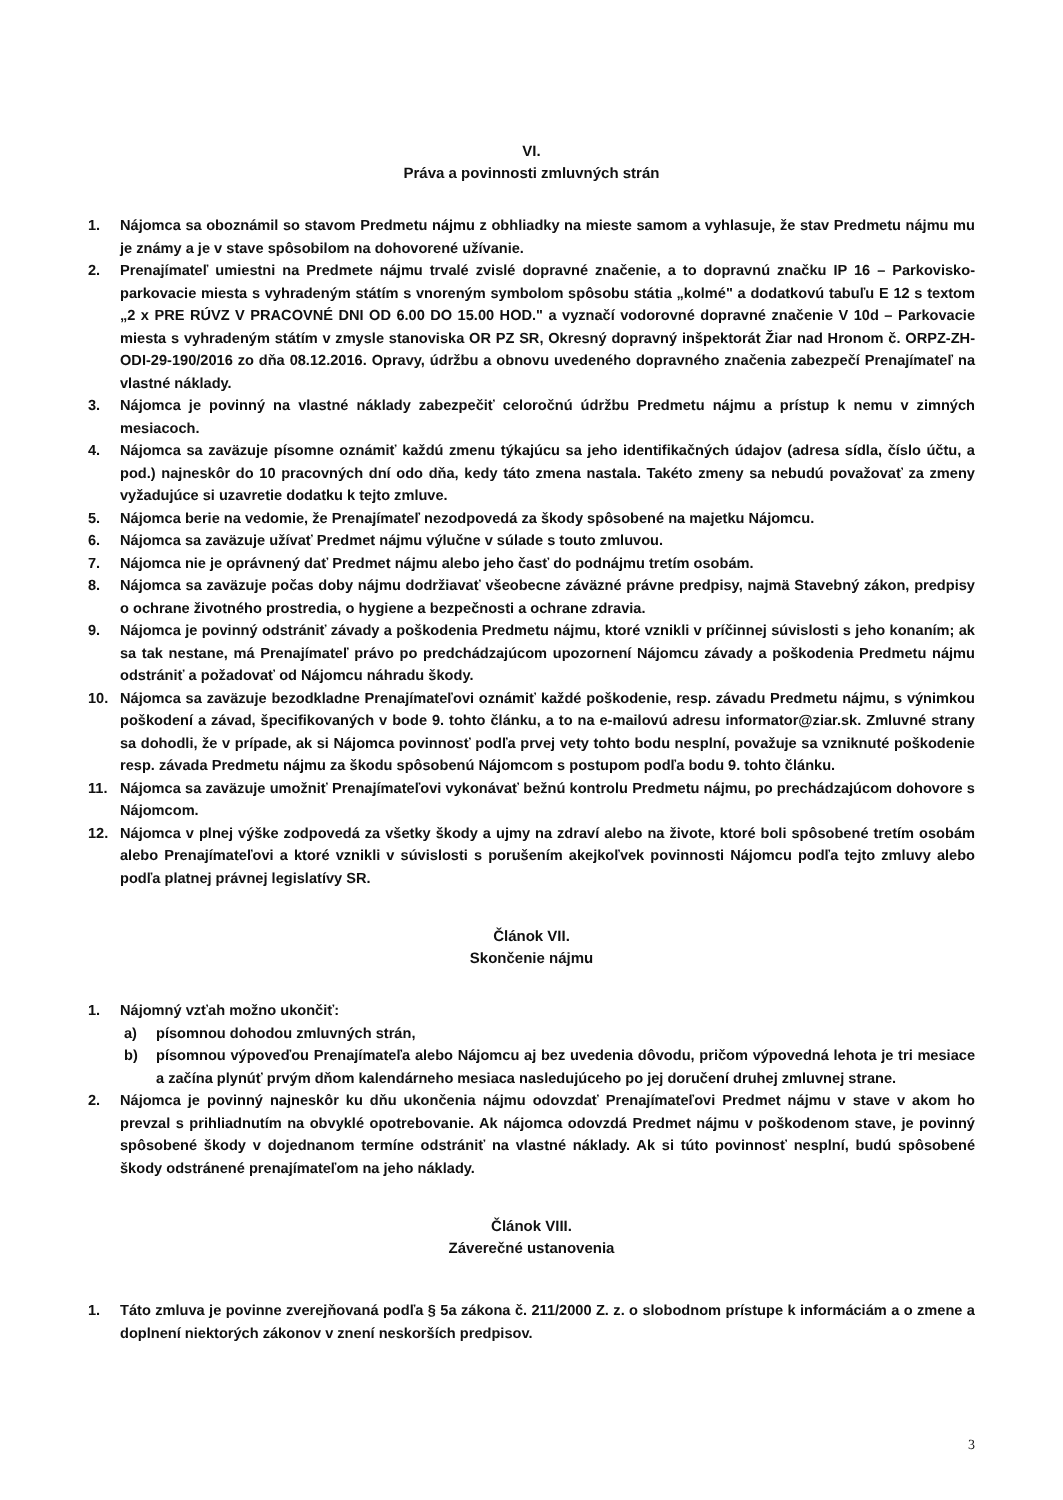VI.
Práva a povinnosti zmluvných strán
1. Nájomca sa oboznámil so stavom Predmetu nájmu z obhliadky na mieste samom a vyhlasuje, že stav Predmetu nájmu mu je známy a je v stave spôsobilom na dohovorené užívanie.
2. Prenajímateľ umiestni na Predmete nájmu trvalé zvislé dopravné značenie, a to dopravnú značku IP 16 – Parkovisko-parkovacie miesta s vyhradeným státím s vnoreným symbolom spôsobu státia „kolmé" a dodatkovú tabuľu E 12 s textom „2 x PRE RÚVZ V PRACOVNÉ DNI OD 6.00 DO 15.00 HOD." a vyznačí vodorovné dopravné značenie V 10d – Parkovacie miesta s vyhradeným státím v zmysle stanoviska OR PZ SR, Okresný dopravný inšpektorát Žiar nad Hronom č. ORPZ-ZH-ODI-29-190/2016 zo dňa 08.12.2016. Opravy, údržbu a obnovu uvedeného dopravného značenia zabezpečí Prenajímateľ na vlastné náklady.
3. Nájomca je povinný na vlastné náklady zabezpečiť celoročnú údržbu Predmetu nájmu a prístup k nemu v zimných mesiacoch.
4. Nájomca sa zaväzuje písomne oznámiť každú zmenu týkajúcu sa jeho identifikačných údajov (adresa sídla, číslo účtu, a pod.) najneskôr do 10 pracovných dní odo dňa, kedy táto zmena nastala. Takéto zmeny sa nebudú považovať za zmeny vyžadujúce si uzavretie dodatku k tejto zmluve.
5. Nájomca berie na vedomie, že Prenajímateľ nezodpovedá za škody spôsobené na majetku Nájomcu.
6. Nájomca sa zaväzuje užívať Predmet nájmu výlučne v súlade s touto zmluvou.
7. Nájomca nie je oprávnený dať Predmet nájmu alebo jeho časť do podnájmu tretím osobám.
8. Nájomca sa zaväzuje počas doby nájmu dodržiavať všeobecne záväzné právne predpisy, najmä Stavebný zákon, predpisy o ochrane životného prostredia, o hygiene a bezpečnosti a ochrane zdravia.
9. Nájomca je povinný odstrániť závady a poškodenia Predmetu nájmu, ktoré vznikli v príčinnej súvislosti s jeho konaním; ak sa tak nestane, má Prenajímateľ právo po predchádzajúcom upozornení Nájomcu závady a poškodenia Predmetu nájmu odstrániť a požadovať od Nájomcu náhradu škody.
10. Nájomca sa zaväzuje bezodkladne Prenajímateľovi oznámiť každé poškodenie, resp. závadu Predmetu nájmu, s výnimkou poškodení a závad, špecifikovaných v bode 9. tohto článku, a to na e-mailovú adresu informator@ziar.sk. Zmluvné strany sa dohodli, že v prípade, ak si Nájomca povinnosť podľa prvej vety tohto bodu nesplní, považuje sa vzniknuté poškodenie resp. závada Predmetu nájmu za škodu spôsobenú Nájomcom s postupom podľa bodu 9. tohto článku.
11. Nájomca sa zaväzuje umožniť Prenajímateľovi vykonávať bežnú kontrolu Predmetu nájmu, po prechádzajúcom dohovore s Nájomcom.
12. Nájomca v plnej výške zodpovedá za všetky škody a ujmy na zdraví alebo na živote, ktoré boli spôsobené tretím osobám alebo Prenajímateľovi a ktoré vznikli v súvislosti s porušením akejkoľvek povinnosti Nájomcu podľa tejto zmluvy alebo podľa platnej právnej legislatívy SR.
Článok VII.
Skončenie nájmu
1. Nájomný vzťah možno ukončiť:
a) písomnou dohodou zmluvných strán,
b) písomnou výpoveďou Prenajímateľa alebo Nájomcu aj bez uvedenia dôvodu, pričom výpovedná lehota je tri mesiace a začína plynúť prvým dňom kalendárneho mesiaca nasledujúceho po jej doručení druhej zmluvnej strane.
2. Nájomca je povinný najneskôr ku dňu ukončenia nájmu odovzdať Prenajímateľovi Predmet nájmu v stave v akom ho prevzal s prihliadnutím na obvyklé opotrebovanie. Ak nájomca odovzdá Predmet nájmu v poškodenom stave, je povinný spôsobené škody v dojednanom termíne odstrániť na vlastné náklady. Ak si túto povinnosť nesplní, budú spôsobené škody odstránené prenajímateľom na jeho náklady.
Článok VIII.
Záverečné ustanovenia
1. Táto zmluva je povinne zverejňovaná podľa § 5a zákona č. 211/2000 Z. z. o slobodnom prístupe k informáciám a o zmene a doplnení niektorých zákonov v znení neskorších predpisov.
3